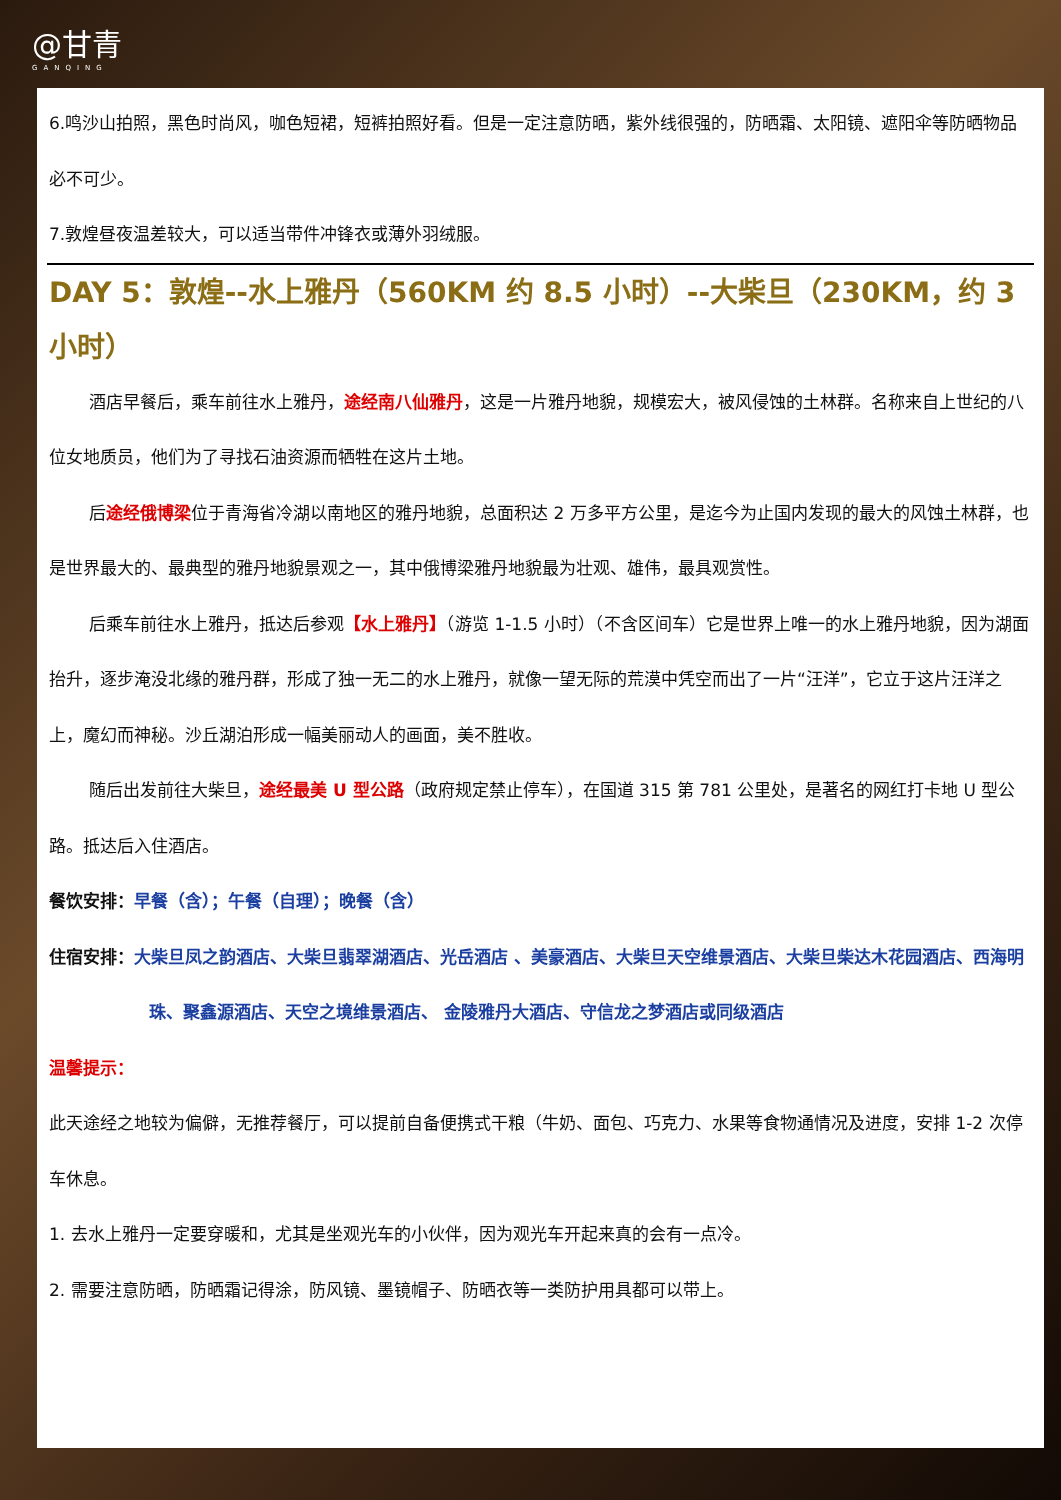@甘青
GANQING
6.鸣沙山拍照，黑色时尚风，咖色短裙，短裤拍照好看。但是一定注意防晒，紫外线很强的，防晒霜、太阳镜、遮阳伞等防晒物品必不可少。
7.敦煌昼夜温差较大，可以适当带件冲锋衣或薄外羽绒服。
DAY 5：敦煌--水上雅丹（560KM 约 8.5 小时）--大柴旦（230KM，约 3 小时）
酒店早餐后，乘车前往水上雅丹，途经南八仙雅丹，这是一片雅丹地貌，规模宏大，被风侵蚀的土林群。名称来自上世纪的八位女地质员，他们为了寻找石油资源而牺牲在这片土地。
后途经俄博梁位于青海省冷湖以南地区的雅丹地貌，总面积达 2 万多平方公里，是迄今为止国内发现的最大的风蚀土林群，也是世界最大的、最典型的雅丹地貌景观之一，其中俄博梁雅丹地貌最为壮观、雄伟，最具观赏性。
后乘车前往水上雅丹，抵达后参观【水上雅丹】（游览 1-1.5 小时）（不含区间车）它是世界上唯一的水上雅丹地貌，因为湖面抬升，逐步淹没北缘的雅丹群，形成了独一无二的水上雅丹，就像一望无际的荒漠中凭空而出了一片“汪洋”，它立于这片汪洋之上，魔幻而神秘。沙丘湖泊形成一幅美丽动人的画面，美不胜收。
随后出发前往大柴旦，途经最美 U 型公路（政府规定禁止停车），在国道 315 第 781 公里处，是著名的网红打卡地 U 型公路。抵达后入住酒店。
餐饮安排：早餐（含）；午餐（自理）；晚餐（含）
住宿安排：大柴旦凤之韵酒店、大柴旦翡翠湖酒店、光岳酒店 、美豪酒店、大柴旦天空维景酒店、大柴旦柴达木花园酒店、西海明珠、聚鑫源酒店、天空之境维景酒店、 金陵雅丹大酒店、守信龙之梦酒店或同级酒店
温馨提示：
此天途经之地较为偏僻，无推荐餐厅，可以提前自备便携式干粮（牛奶、面包、巧克力、水果等食物通情况及进度，安排 1-2 次停车休息。
1. 去水上雅丹一定要穿暖和，尤其是坐观光车的小伙伴，因为观光车开起来真的会有一点冷。
2. 需要注意防晒，防晒霜记得涂，防风镜、墨镜帽子、防晒衣等一类防护用具都可以带上。